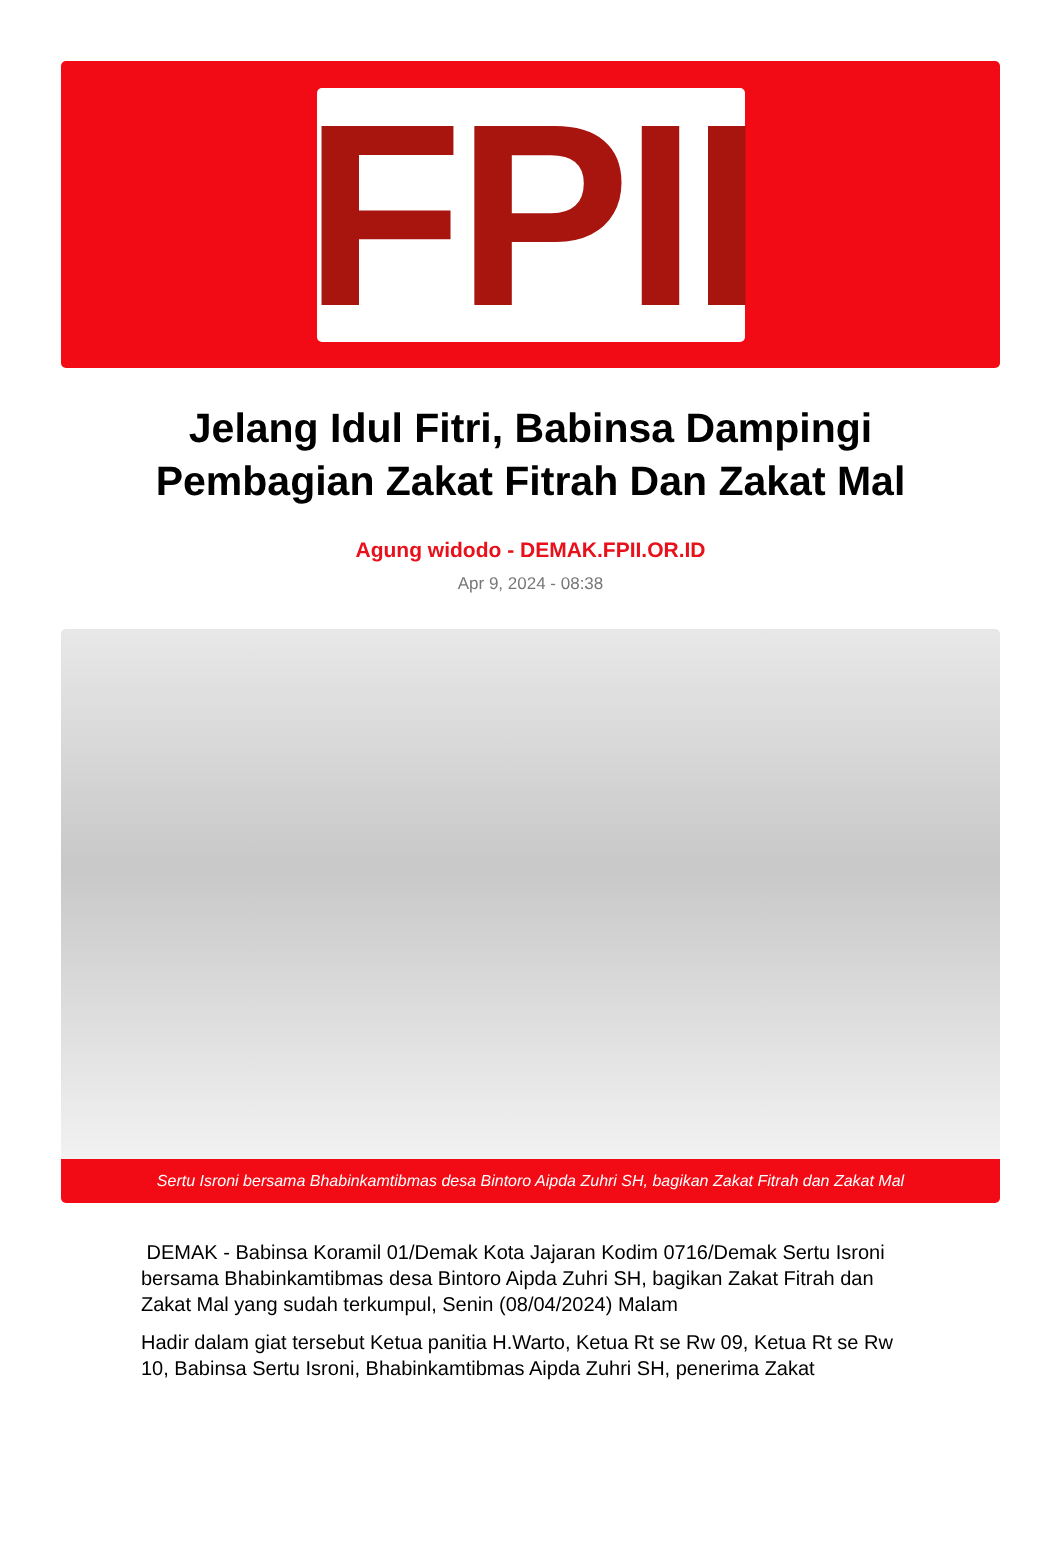FPII
Jelang Idul Fitri, Babinsa Dampingi Pembagian Zakat Fitrah Dan Zakat Mal
Agung widodo - DEMAK.FPII.OR.ID
Apr 9, 2024 - 08:38
Sertu Isroni bersama Bhabinkamtibmas desa Bintoro Aipda Zuhri SH, bagikan Zakat Fitrah dan Zakat Mal
DEMAK - Babinsa Koramil 01/Demak Kota Jajaran Kodim 0716/Demak Sertu Isroni bersama Bhabinkamtibmas desa Bintoro Aipda Zuhri SH, bagikan Zakat Fitrah dan Zakat Mal yang sudah terkumpul, Senin (08/04/2024) Malam
Hadir dalam giat tersebut Ketua panitia H.Warto, Ketua Rt se Rw 09, Ketua Rt se Rw 10, Babinsa Sertu Isroni, Bhabinkamtibmas Aipda Zuhri SH, penerima Zakat